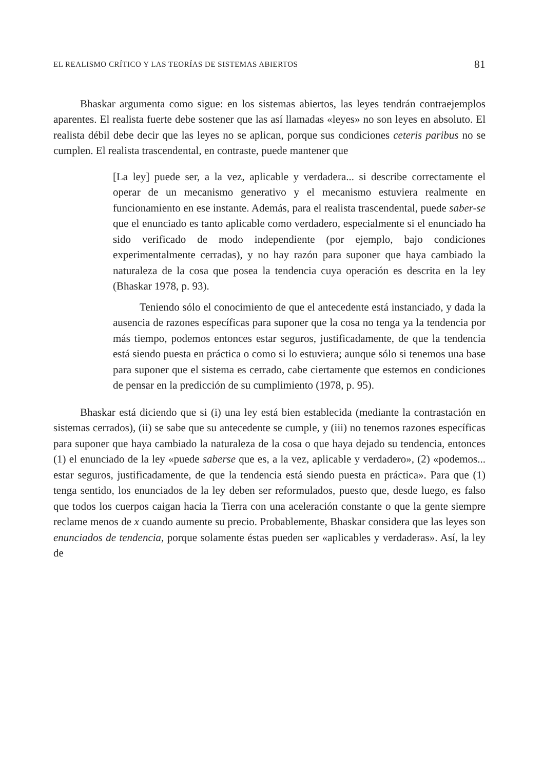EL REALISMO CRÍTICO Y LAS TEORÍAS DE SISTEMAS ABIERTOS 81
Bhaskar argumenta como sigue: en los sistemas abiertos, las leyes tendrán contraejemplos aparentes. El realista fuerte debe sostener que las así llamadas «leyes» no son leyes en absoluto. El realista débil debe decir que las leyes no se aplican, porque sus condiciones ceteris paribus no se cumplen. El realista trascendental, en contraste, puede mantener que
[La ley] puede ser, a la vez, aplicable y verdadera... si describe correctamente el operar de un mecanismo generativo y el mecanismo estuviera realmente en funcionamiento en ese instante. Además, para el realista trascendental, puede saber-se que el enunciado es tanto aplicable como verdadero, especialmente si el enunciado ha sido verificado de modo independiente (por ejemplo, bajo condiciones experimentalmente cerradas), y no hay razón para suponer que haya cambiado la naturaleza de la cosa que posea la tendencia cuya operación es descrita en la ley (Bhaskar 1978, p. 93).
Teniendo sólo el conocimiento de que el antecedente está instanciado, y dada la ausencia de razones específicas para suponer que la cosa no tenga ya la tendencia por más tiempo, podemos entonces estar seguros, justificadamente, de que la tendencia está siendo puesta en práctica o como si lo estuviera; aunque sólo si tenemos una base para suponer que el sistema es cerrado, cabe ciertamente que estemos en condiciones de pensar en la predicción de su cumplimiento (1978, p. 95).
Bhaskar está diciendo que si (i) una ley está bien establecida (mediante la contrastación en sistemas cerrados), (ii) se sabe que su antecedente se cumple, y (iii) no tenemos razones específicas para suponer que haya cambiado la naturaleza de la cosa o que haya dejado su tendencia, entonces (1) el enunciado de la ley «puede saberse que es, a la vez, aplicable y verdadero», (2) «podemos... estar seguros, justificadamente, de que la tendencia está siendo puesta en práctica». Para que (1) tenga sentido, los enunciados de la ley deben ser reformulados, puesto que, desde luego, es falso que todos los cuerpos caigan hacia la Tierra con una aceleración constante o que la gente siempre reclame menos de x cuando aumente su precio. Probablemente, Bhaskar considera que las leyes son enunciados de tendencia, porque solamente éstas pueden ser «aplicables y verdaderas». Así, la ley de